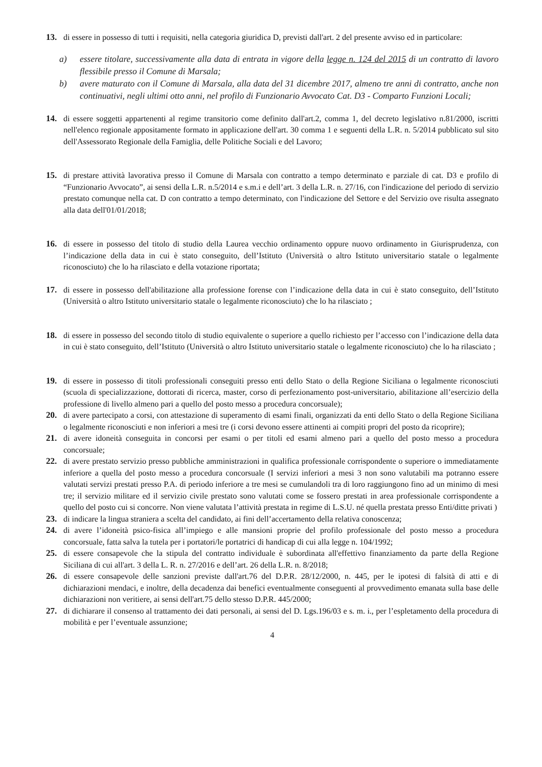13. di essere in possesso di tutti i requisiti, nella categoria giuridica D, previsti dall'art. 2 del presente avviso ed in particolare:
a) essere titolare, successivamente alla data di entrata in vigore della legge n. 124 del 2015 di un contratto di lavoro flessibile presso il Comune di Marsala;
b) avere maturato con il Comune di Marsala, alla data del 31 dicembre 2017, almeno tre anni di contratto, anche non continuativi, negli ultimi otto anni, nel profilo di Funzionario Avvocato Cat. D3 - Comparto Funzioni Locali;
14. di essere soggetti appartenenti al regime transitorio come definito dall'art.2, comma 1, del decreto legislativo n.81/2000, iscritti nell'elenco regionale appositamente formato in applicazione dell'art. 30 comma 1 e seguenti della L.R. n. 5/2014 pubblicato sul sito dell'Assessorato Regionale della Famiglia, delle Politiche Sociali e del Lavoro;
15. di prestare attività lavorativa presso il Comune di Marsala con contratto a tempo determinato e parziale di cat. D3 e profilo di “Funzionario Avvocato”, ai sensi della L.R. n.5/2014 e s.m.i e dell’art. 3 della L.R. n. 27/16, con l'indicazione del periodo di servizio prestato comunque nella cat. D con contratto a tempo determinato, con l'indicazione del Settore e del Servizio ove risulta assegnato alla data dell'01/01/2018;
16. di essere in possesso del titolo di studio della Laurea vecchio ordinamento oppure nuovo ordinamento in Giurisprudenza, con l’indicazione della data in cui è stato conseguito, dell’Istituto (Università o altro Istituto universitario statale o legalmente riconosciuto) che lo ha rilasciato e della votazione riportata;
17. di essere in possesso dell'abilitazione alla professione forense con l’indicazione della data in cui è stato conseguito, dell’Istituto (Università o altro Istituto universitario statale o legalmente riconosciuto) che lo ha rilasciato ;
18. di essere in possesso del secondo titolo di studio equivalente o superiore a quello richiesto per l’accesso con l’indicazione della data in cui è stato conseguito, dell’Istituto (Università o altro Istituto universitario statale o legalmente riconosciuto) che lo ha rilasciato ;
19. di essere in possesso di titoli professionali conseguiti presso enti dello Stato o della Regione Siciliana o legalmente riconosciuti (scuola di specializzazione, dottorati di ricerca, master, corso di perfezionamento post-universitario, abilitazione all’esercizio della professione di livello almeno pari a quello del posto messo a procedura concorsuale);
20. di avere partecipato a corsi, con attestazione di superamento di esami finali, organizzati da enti dello Stato o della Regione Siciliana o legalmente riconosciuti e non inferiori a mesi tre (i corsi devono essere attinenti ai compiti propri del posto da ricoprire);
21. di avere idoneità conseguita in concorsi per esami o per titoli ed esami almeno pari a quello del posto messo a procedura concorsuale;
22. di avere prestato servizio presso pubbliche amministrazioni in qualifica professionale corrispondente o superiore o immediatamente inferiore a quella del posto messo a procedura concorsuale (I servizi inferiori a mesi 3 non sono valutabili ma potranno essere valutati servizi prestati presso P.A. di periodo inferiore a tre mesi se cumulandoli tra di loro raggiungono fino ad un minimo di mesi tre; il servizio militare ed il servizio civile prestato sono valutati come se fossero prestati in area professionale corrispondente a quello del posto cui si concorre. Non viene valutata l’attività prestata in regime di L.S.U. né quella prestata presso Enti/ditte privati )
23. di indicare la lingua straniera a scelta del candidato, ai fini dell’accertamento della relativa conoscenza;
24. di avere l’idoneità psico-fisica all’impiego e alle mansioni proprie del profilo professionale del posto messo a procedura concorsuale, fatta salva la tutela per i portatori/le portatrici di handicap di cui alla legge n. 104/1992;
25. di essere consapevole che la stipula del contratto individuale è subordinata all'effettivo finanziamento da parte della Regione Siciliana di cui all'art. 3 della L. R. n. 27/2016 e dell’art. 26 della L.R. n. 8/2018;
26. di essere consapevole delle sanzioni previste dall'art.76 del D.P.R. 28/12/2000, n. 445, per le ipotesi di falsità di atti e di dichiarazioni mendaci, e inoltre, della decadenza dai benefici eventualmente conseguenti al provvedimento emanata sulla base delle dichiarazioni non veritiere, ai sensi dell'art.75 dello stesso D.P.R. 445/2000;
27. di dichiarare il consenso al trattamento dei dati personali, ai sensi del D. Lgs.196/03 e s. m. i., per l’espletamento della procedura di mobilità e per l’eventuale assunzione;
4